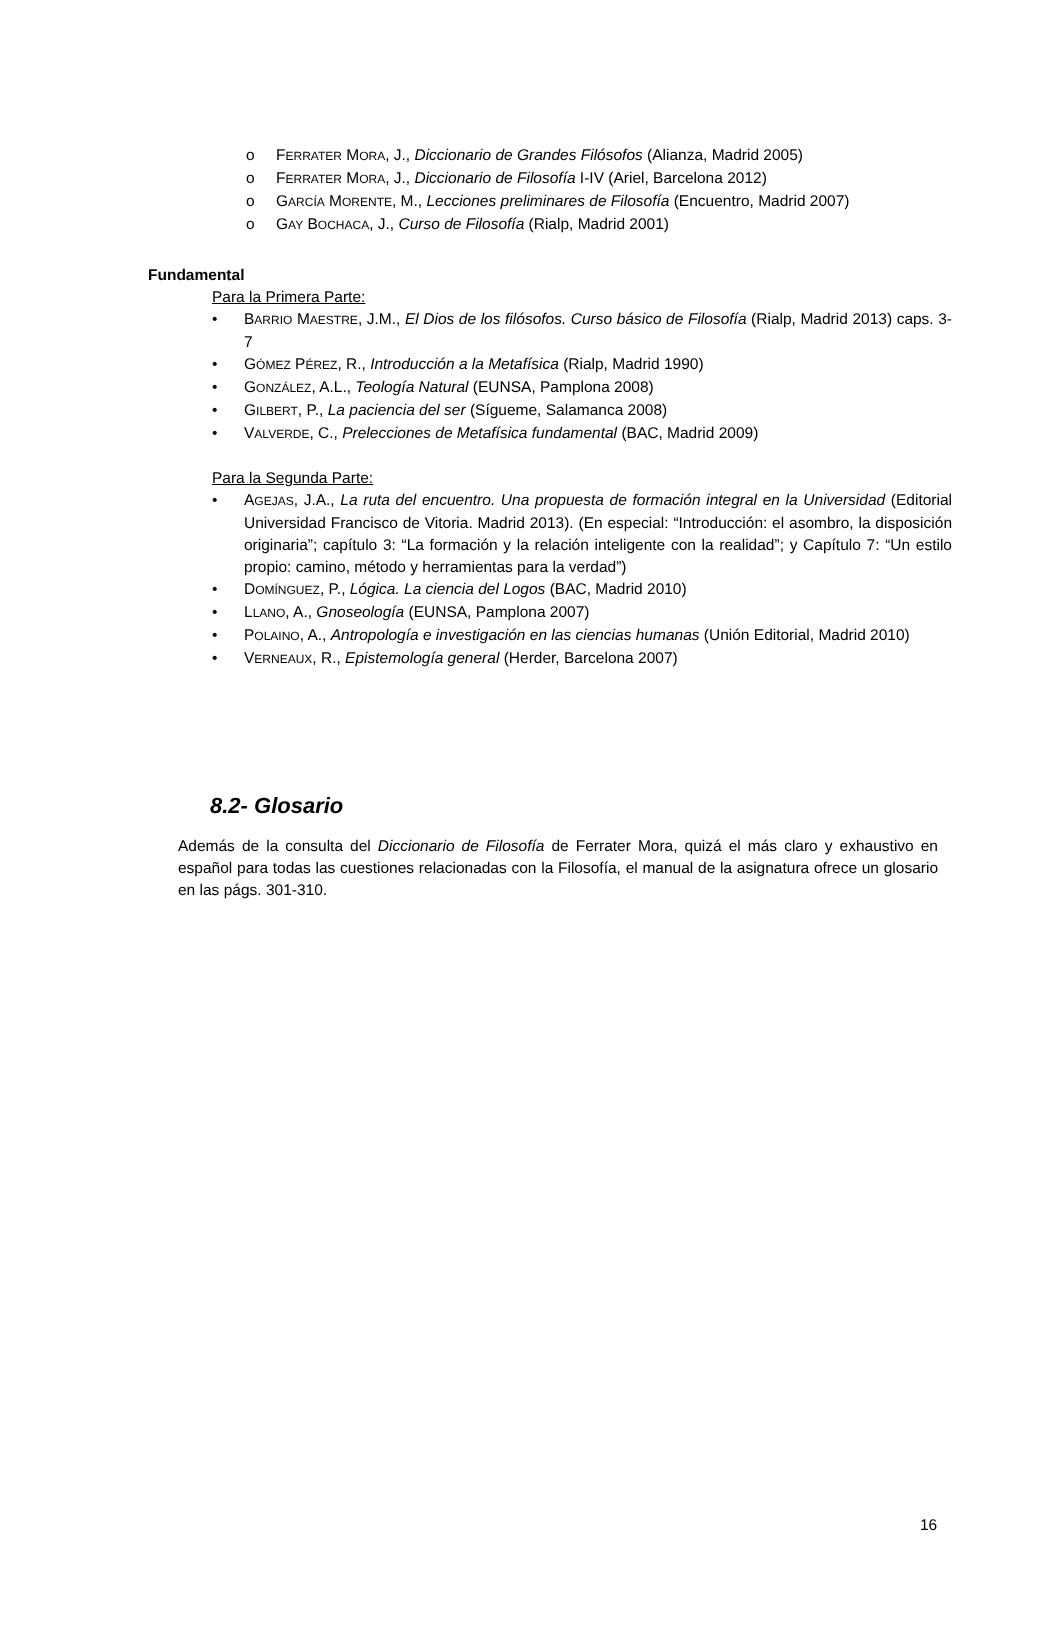o FERRATER MORA, J., Diccionario de Grandes Filósofos (Alianza, Madrid 2005)
o FERRATER MORA, J., Diccionario de Filosofía I-IV (Ariel, Barcelona 2012)
o GARCÍA MORENTE, M., Lecciones preliminares de Filosofía (Encuentro, Madrid 2007)
o GAY BOCHACA, J., Curso de Filosofía (Rialp, Madrid 2001)
Fundamental
Para la Primera Parte:
• BARRIO MAESTRE, J.M., El Dios de los filósofos. Curso básico de Filosofía (Rialp, Madrid 2013) caps. 3-7
• GÓMEZ PÉREZ, R., Introducción a la Metafísica (Rialp, Madrid 1990)
• GONZÁLEZ, A.L., Teología Natural (EUNSA, Pamplona 2008)
• GILBERT, P., La paciencia del ser (Sígueme, Salamanca 2008)
• VALVERDE, C., Prelecciones de Metafísica fundamental (BAC, Madrid 2009)
Para la Segunda Parte:
• AGEJAS, J.A., La ruta del encuentro. Una propuesta de formación integral en la Universidad (Editorial Universidad Francisco de Vitoria. Madrid 2013). (En especial: “Introducción: el asombro, la disposición originaria”; capítulo 3: “La formación y la relación inteligente con la realidad”; y Capítulo 7: “Un estilo propio: camino, método y herramientas para la verdad”)
• DOMÍNGUEZ, P., Lógica. La ciencia del Logos (BAC, Madrid 2010)
• LLANO, A., Gnoseología (EUNSA, Pamplona 2007)
• POLAINO, A., Antropología e investigación en las ciencias humanas (Unión Editorial, Madrid 2010)
• VERNEAUX, R., Epistemología general (Herder, Barcelona 2007)
8.2- Glosario
Además de la consulta del Diccionario de Filosofía de Ferrater Mora, quizá el más claro y exhaustivo en español para todas las cuestiones relacionadas con la Filosofía, el manual de la asignatura ofrece un glosario en las págs. 301-310.
16